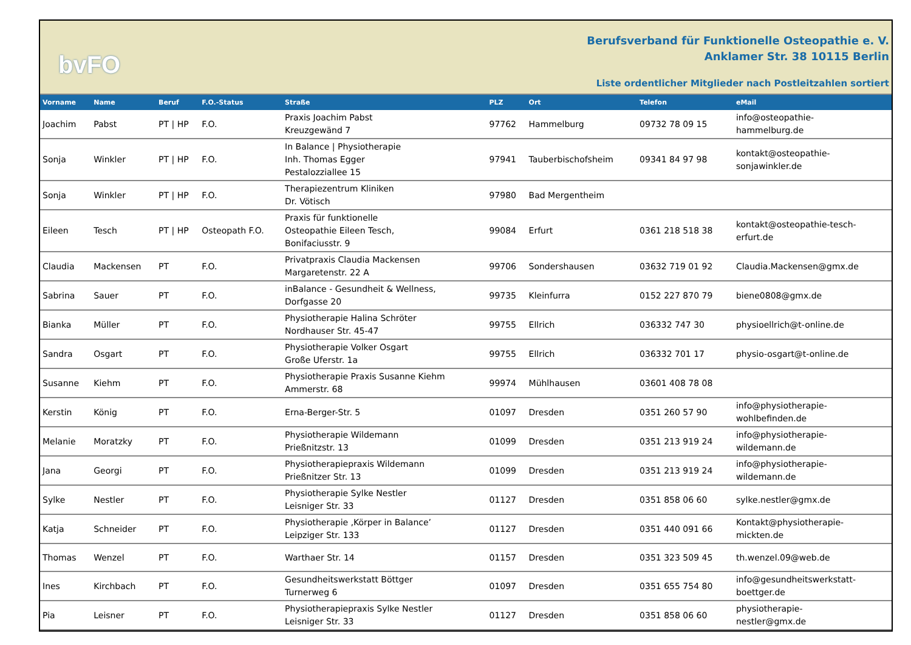bvFO
Berufsverband für Funktionelle Osteopathie e. V.
Anklamer Str. 38 10115 Berlin
Liste ordentlicher Mitglieder nach Postleitzahlen sortiert
| Vorname | Name | Beruf | F.O.-Status | Straße | PLZ | Ort | Telefon | eMail |
| --- | --- | --- | --- | --- | --- | --- | --- | --- |
| Joachim | Pabst | PT / HP | F.O. | Praxis Joachim Pabst Kreuzgewänd 7 | 97762 | Hammelburg | 09732 78 09 15 | info@osteopathie- hammelburg.de |
| Sonja | Winkler | PT / HP | F.O. | In Balance / Physiotherapie Inh. Thomas Egger Pestalozziallee 15 | 97941 | Tauberbischofsheim | 09341 84 97 98 | kontakt@osteopathie- sonjawinkler.de |
| Sonja | Winkler | PT / HP | F.O. | Therapiezentrum Kliniken Dr. Vötisch | 97980 | Bad Mergentheim | | |
| Eileen | Tesch | PT / HP | Osteopath F.O. | Praxis für funktionelle Osteopathie Eileen Tesch, Bonifaciusstr. 9 | 99084 | Erfurt | 0361 218 518 38 | kontakt@osteopathie-tesch- erfurt.de |
| Claudia | Mackensen | PT | F.O. | Privatpraxis Claudia Mackensen Margaretenstr. 22 A | 99706 | Sondershausen | 03632 719 01 92 | Claudia.Mackensen@gmx.de |
| Sabrina | Sauer | PT | F.O. | inBalance - Gesundheit & Wellness, Dorfgasse 20 | 99735 | Kleinfurra | 0152 227 870 79 | biene0808@gmx.de |
| Bianka | Müller | PT | F.O. | Physiotherapie Halina Schröter Nordhauser Str. 45-47 | 99755 | Ellrich | 036332 747 30 | physioellrich@t-online.de |
| Sandra | Osgart | PT | F.O. | Physiotherapie Volker Osgart Große Uferstr. 1a | 99755 | Ellrich | 036332 701 17 | physio-osgart@t-online.de |
| Susanne | Kiehm | PT | F.O. | Physiotherapie Praxis Susanne Kiehm Ammerstr. 68 | 99974 | Mühlhausen | 03601 408 78 08 | |
| Kerstin | König | PT | F.O. | Erna-Berger-Str. 5 | 01097 | Dresden | 0351 260 57 90 | info@physiotherapie- wohlbefinden.de |
| Melanie | Moratzky | PT | F.O. | Physiotherapie Wildemann Prießnitzstr. 13 | 01099 | Dresden | 0351 213 919 24 | info@physiotherapie- wildemann.de |
| Jana | Georgi | PT | F.O. | Physiotherapiepraxis Wildemann Prießnitzer Str. 13 | 01099 | Dresden | 0351 213 919 24 | info@physiotherapie- wildemann.de |
| Sylke | Nestler | PT | F.O. | Physiotherapie Sylke Nestler Leisniger Str. 33 | 01127 | Dresden | 0351 858 06 60 | sylke.nestler@gmx.de |
| Katja | Schneider | PT | F.O. | Physiotherapie ‚Körper in Balance’ Leipziger Str. 133 | 01127 | Dresden | 0351 440 091 66 | Kontakt@physiotherapie- mickten.de |
| Thomas | Wenzel | PT | F.O. | Warthaer Str. 14 | 01157 | Dresden | 0351 323 509 45 | th.wenzel.09@web.de |
| Ines | Kirchbach | PT | F.O. | Gesundheitswerkstatt Böttger Turnerweg 6 | 01097 | Dresden | 0351 655 754 80 | info@gesundheitswerkstatt- boettger.de |
| Pia | Leisner | PT | F.O. | Physiotherapiepraxis Sylke Nestler Leisniger Str. 33 | 01127 | Dresden | 0351 858 06 60 | physiotherapie- nestler@gmx.de |